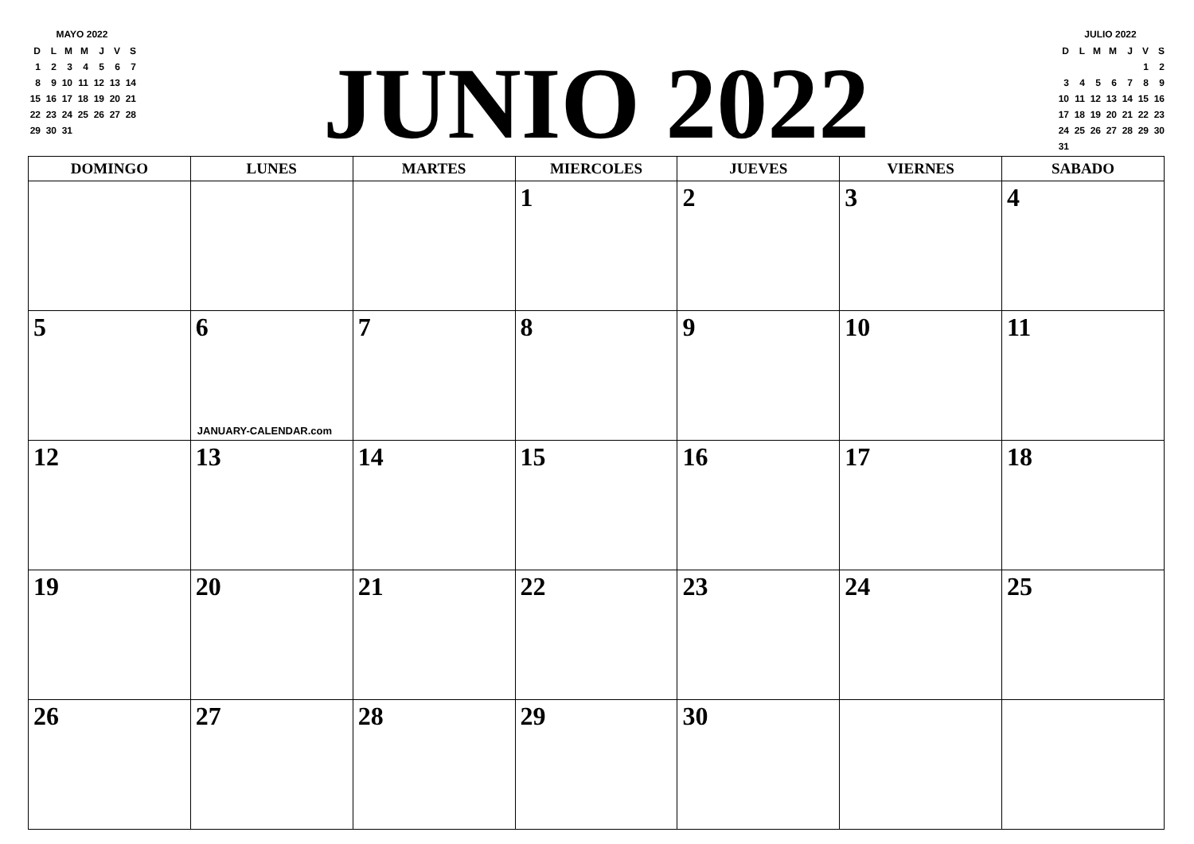MAYO 2022
| D | L | M | M | J | V | S |
| 1 | 2 | 3 | 4 | 5 | 6 | 7 |
| 8 | 9 | 10 | 11 | 12 | 13 | 14 |
| 15 | 16 | 17 | 18 | 19 | 20 | 21 |
| 22 | 23 | 24 | 25 | 26 | 27 | 28 |
| 29 | 30 | 31 | | | | |
JUNIO 2022
JULIO 2022
| D | L | M | M | J | V | S |
| | | | | | 1 | 2 |
| 3 | 4 | 5 | 6 | 7 | 8 | 9 |
| 10 | 11 | 12 | 13 | 14 | 15 | 16 |
| 17 | 18 | 19 | 20 | 21 | 22 | 23 |
| 24 | 25 | 26 | 27 | 28 | 29 | 30 |
| 31 | | | | | | |
| DOMINGO | LUNES | MARTES | MIERCOLES | JUEVES | VIERNES | SABADO |
| --- | --- | --- | --- | --- | --- | --- |
| | | | 1 | 2 | 3 | 4 |
| 5 | 6 JANUARY-CALENDAR.com | 7 | 8 | 9 | 10 | 11 |
| 12 | 13 | 14 | 15 | 16 | 17 | 18 |
| 19 | 20 | 21 | 22 | 23 | 24 | 25 |
| 26 | 27 | 28 | 29 | 30 | | |